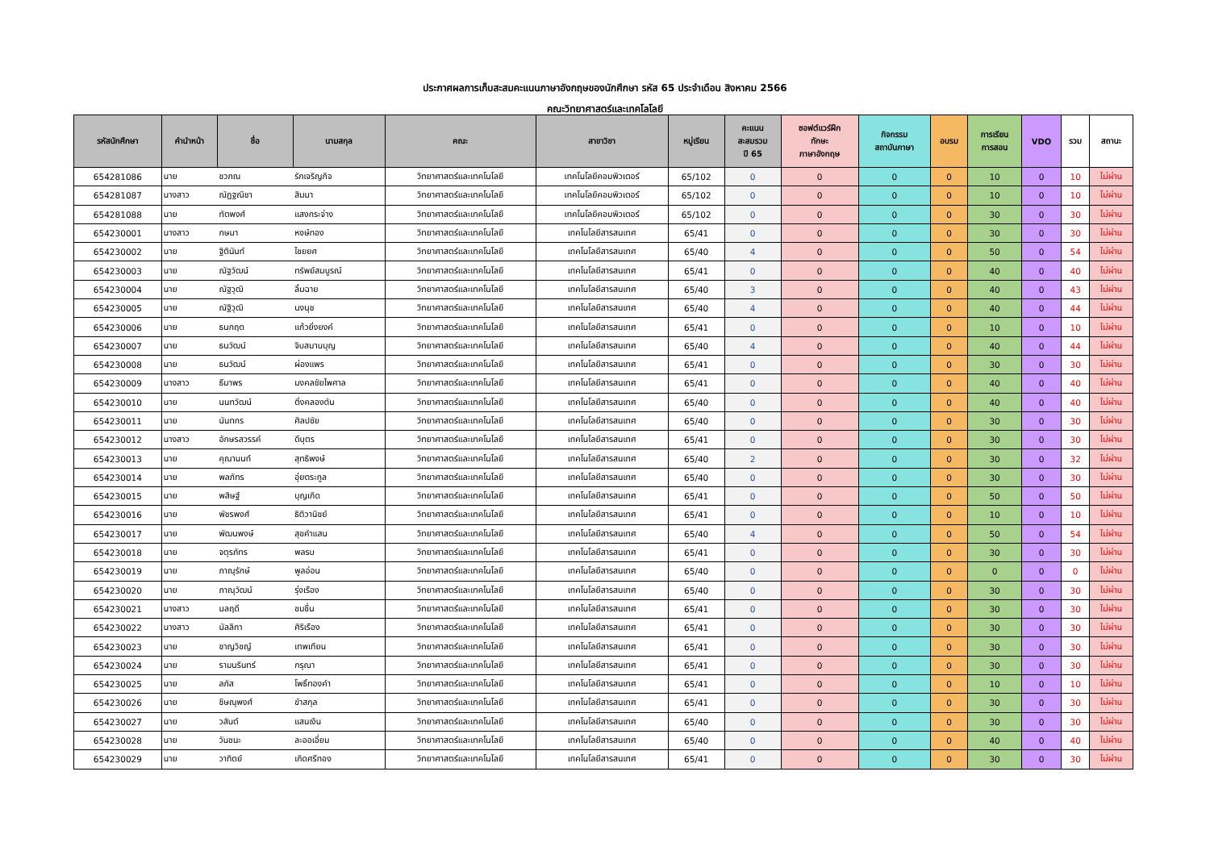ประกาศผลการเก็บสะสมคะแนนภาษาอังกฤษของนักศึกษา รหัส 65 ประจำเดือน สิงหาคม 2566
คณะวิทยาศาสตร์และเทคโลโลยี
| รหัสนักศึกษา | คำนำหน้า | ชื่อ | นามสกุล | คณะ | สาขาวิชา | หมู่เรียน | คะแนน สะสมรวม ปี 65 | ซอฟต์แวร์ฝึก ทักษะ ภาษาอังกฤษ | กิจกรรม สถาบันภาษา | อบรม | การเรียน การสอน | VDO | รวม | สถานะ |
| --- | --- | --- | --- | --- | --- | --- | --- | --- | --- | --- | --- | --- | --- | --- |
| 654281086 | นาย | ชวภณ | รักเจริญกิจ | วิทยาศาสตร์และเทคโนโลยี | เทคโนโลยีคอมพิวเตอร์ | 65/102 | 0 | 0 | 0 | 0 | 10 | 0 | 10 | ไม่ผ่าน |
| 654281087 | นางสาว | ณัฏฐณิชา | สิมมา | วิทยาศาสตร์และเทคโนโลยี | เทคโนโลยีคอมพิวเตอร์ | 65/102 | 0 | 0 | 0 | 0 | 10 | 0 | 10 | ไม่ผ่าน |
| 654281088 | นาย | ทัตพงศ์ | แสงกระจ่าง | วิทยาศาสตร์และเทคโนโลยี | เทคโนโลยีคอมพิวเตอร์ | 65/102 | 0 | 0 | 0 | 0 | 30 | 0 | 30 | ไม่ผ่าน |
| 654230001 | นางสาว | กษมา | หงษ์ทอง | วิทยาศาสตร์และเทคโนโลยี | เทคโนโลยีสารสนเทศ | 65/41 | 0 | 0 | 0 | 0 | 30 | 0 | 30 | ไม่ผ่าน |
| 654230002 | นาย | ฐิตินันท์ | ไชยยศ | วิทยาศาสตร์และเทคโนโลยี | เทคโนโลยีสารสนเทศ | 65/40 | 4 | 0 | 0 | 0 | 50 | 0 | 54 | ไม่ผ่าน |
| 654230003 | นาย | ณัฐวัฒน์ | ทรัพย์สมบูรณ์ | วิทยาศาสตร์และเทคโนโลยี | เทคโนโลยีสารสนเทศ | 65/41 | 0 | 0 | 0 | 0 | 40 | 0 | 40 | ไม่ผ่าน |
| 654230004 | นาย | ณัฐวุฒิ | ลิ้มฉาย | วิทยาศาสตร์และเทคโนโลยี | เทคโนโลยีสารสนเทศ | 65/40 | 3 | 0 | 0 | 0 | 40 | 0 | 43 | ไม่ผ่าน |
| 654230005 | นาย | ณัฐิวุฒิ | นงนุช | วิทยาศาสตร์และเทคโนโลยี | เทคโนโลยีสารสนเทศ | 65/40 | 4 | 0 | 0 | 0 | 40 | 0 | 44 | ไม่ผ่าน |
| 654230006 | นาย | ธนกฤต | แก้วยิ่งยงค์ | วิทยาศาสตร์และเทคโนโลยี | เทคโนโลยีสารสนเทศ | 65/41 | 0 | 0 | 0 | 0 | 10 | 0 | 10 | ไม่ผ่าน |
| 654230007 | นาย | ธนวัฒน์ | จิบสมานบุญ | วิทยาศาสตร์และเทคโนโลยี | เทคโนโลยีสารสนเทศ | 65/40 | 4 | 0 | 0 | 0 | 40 | 0 | 44 | ไม่ผ่าน |
| 654230008 | นาย | ธนวัฒน์ | ผ่องแพร | วิทยาศาสตร์และเทคโนโลยี | เทคโนโลยีสารสนเทศ | 65/41 | 0 | 0 | 0 | 0 | 30 | 0 | 30 | ไม่ผ่าน |
| 654230009 | นางสาว | ธีมาพร | มงคลชัยไพศาล | วิทยาศาสตร์และเทคโนโลยี | เทคโนโลยีสารสนเทศ | 65/41 | 0 | 0 | 0 | 0 | 40 | 0 | 40 | ไม่ผ่าน |
| 654230010 | นาย | นนทวัฒน์ | ติ่งคลองตัน | วิทยาศาสตร์และเทคโนโลยี | เทคโนโลยีสารสนเทศ | 65/40 | 0 | 0 | 0 | 0 | 40 | 0 | 40 | ไม่ผ่าน |
| 654230011 | นาย | นันทกร | ศิลปชัย | วิทยาศาสตร์และเทคโนโลยี | เทคโนโลยีสารสนเทศ | 65/40 | 0 | 0 | 0 | 0 | 30 | 0 | 30 | ไม่ผ่าน |
| 654230012 | นางสาว | อักษรสวรรค์ | ดีบุตร | วิทยาศาสตร์และเทคโนโลยี | เทคโนโลยีสารสนเทศ | 65/41 | 0 | 0 | 0 | 0 | 30 | 0 | 30 | ไม่ผ่าน |
| 654230013 | นาย | คุณานนท์ | สุทธิพงษ์ | วิทยาศาสตร์และเทคโนโลยี | เทคโนโลยีสารสนเทศ | 65/40 | 2 | 0 | 0 | 0 | 30 | 0 | 32 | ไม่ผ่าน |
| 654230014 | นาย | พลภัทร | อุ่ยตระกูล | วิทยาศาสตร์และเทคโนโลยี | เทคโนโลยีสารสนเทศ | 65/40 | 0 | 0 | 0 | 0 | 30 | 0 | 30 | ไม่ผ่าน |
| 654230015 | นาย | พสิษฐ์ | บุญเกิด | วิทยาศาสตร์และเทคโนโลยี | เทคโนโลยีสารสนเทศ | 65/41 | 0 | 0 | 0 | 0 | 50 | 0 | 50 | ไม่ผ่าน |
| 654230016 | นาย | พัชรพงศ์ | ธิติวานิชย์ | วิทยาศาสตร์และเทคโนโลยี | เทคโนโลยีสารสนเทศ | 65/41 | 0 | 0 | 0 | 0 | 10 | 0 | 10 | ไม่ผ่าน |
| 654230017 | นาย | พัฒนพงษ์ | สุขคำแสน | วิทยาศาสตร์และเทคโนโลยี | เทคโนโลยีสารสนเทศ | 65/40 | 4 | 0 | 0 | 0 | 50 | 0 | 54 | ไม่ผ่าน |
| 654230018 | นาย | จตุรภัทร | พลรบ | วิทยาศาสตร์และเทคโนโลยี | เทคโนโลยีสารสนเทศ | 65/41 | 0 | 0 | 0 | 0 | 30 | 0 | 30 | ไม่ผ่าน |
| 654230019 | นาย | ภาณุรักษ์ | พูลอ่อน | วิทยาศาสตร์และเทคโนโลยี | เทคโนโลยีสารสนเทศ | 65/40 | 0 | 0 | 0 | 0 | 0 | 0 | 0 | ไม่ผ่าน |
| 654230020 | นาย | ภาณุวัฒน์ | รุ่งเรือง | วิทยาศาสตร์และเทคโนโลยี | เทคโนโลยีสารสนเทศ | 65/40 | 0 | 0 | 0 | 0 | 30 | 0 | 30 | ไม่ผ่าน |
| 654230021 | นางสาว | มลฤดี | ชมชื่น | วิทยาศาสตร์และเทคโนโลยี | เทคโนโลยีสารสนเทศ | 65/41 | 0 | 0 | 0 | 0 | 30 | 0 | 30 | ไม่ผ่าน |
| 654230022 | นางสาว | มัลลิกา | ศิริเรือง | วิทยาศาสตร์และเทคโนโลยี | เทคโนโลยีสารสนเทศ | 65/41 | 0 | 0 | 0 | 0 | 30 | 0 | 30 | ไม่ผ่าน |
| 654230023 | นาย | ชาญวิชญ์ | เทพเทียน | วิทยาศาสตร์และเทคโนโลยี | เทคโนโลยีสารสนเทศ | 65/41 | 0 | 0 | 0 | 0 | 30 | 0 | 30 | ไม่ผ่าน |
| 654230024 | นาย | รามนรินทร์ | กรุณา | วิทยาศาสตร์และเทคโนโลยี | เทคโนโลยีสารสนเทศ | 65/41 | 0 | 0 | 0 | 0 | 30 | 0 | 30 | ไม่ผ่าน |
| 654230025 | นาย | ลภัส | โพธิ์ทองคำ | วิทยาศาสตร์และเทคโนโลยี | เทคโนโลยีสารสนเทศ | 65/41 | 0 | 0 | 0 | 0 | 10 | 0 | 10 | ไม่ผ่าน |
| 654230026 | นาย | ชิษณุพงศ์ | ขำสกุล | วิทยาศาสตร์และเทคโนโลยี | เทคโนโลยีสารสนเทศ | 65/41 | 0 | 0 | 0 | 0 | 30 | 0 | 30 | ไม่ผ่าน |
| 654230027 | นาย | วสันต์ | แสนเงิน | วิทยาศาสตร์และเทคโนโลยี | เทคโนโลยีสารสนเทศ | 65/40 | 0 | 0 | 0 | 0 | 30 | 0 | 30 | ไม่ผ่าน |
| 654230028 | นาย | วันชนะ | ละออเอี่ยม | วิทยาศาสตร์และเทคโนโลยี | เทคโนโลยีสารสนเทศ | 65/40 | 0 | 0 | 0 | 0 | 40 | 0 | 40 | ไม่ผ่าน |
| 654230029 | นาย | วาทิตย์ | เกิดศรีทอง | วิทยาศาสตร์และเทคโนโลยี | เทคโนโลยีสารสนเทศ | 65/41 | 0 | 0 | 0 | 0 | 30 | 0 | 30 | ไม่ผ่าน |